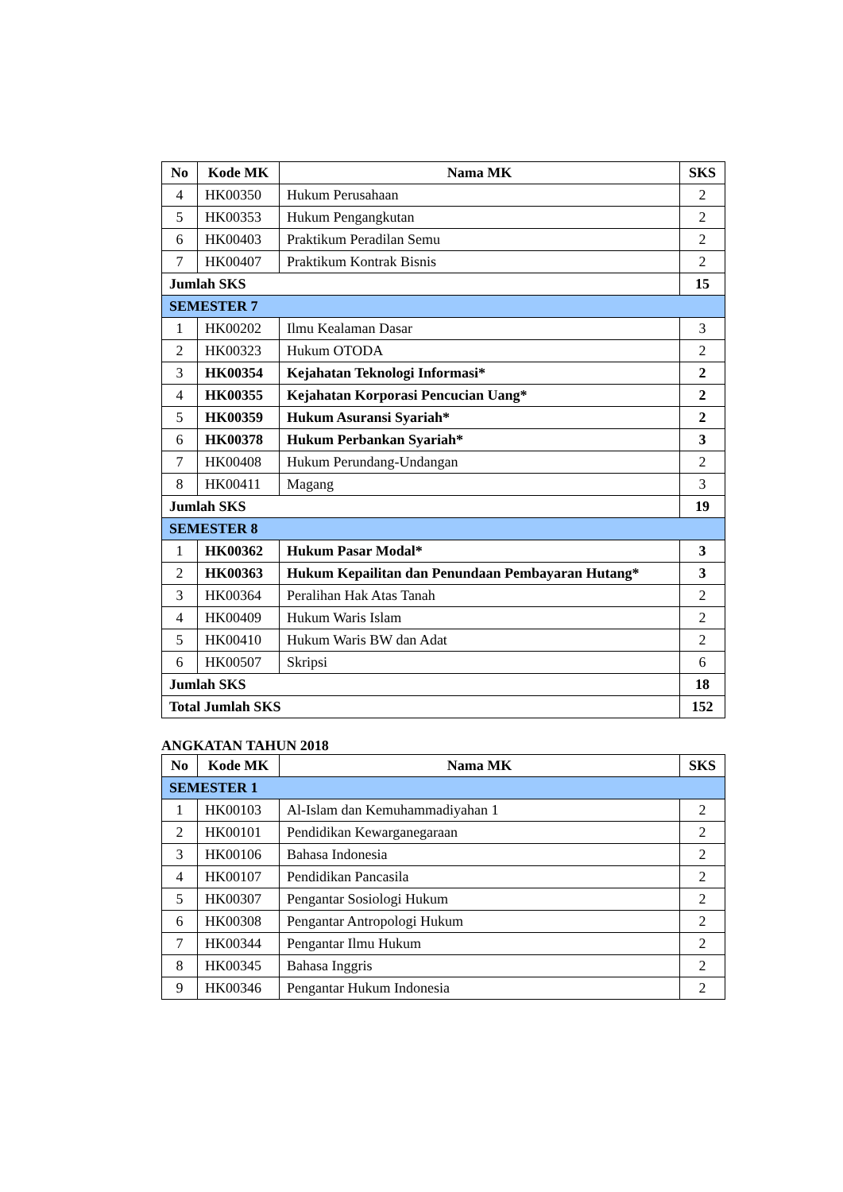| No | Kode MK | Nama MK | SKS |
| --- | --- | --- | --- |
| 4 | HK00350 | Hukum Perusahaan | 2 |
| 5 | HK00353 | Hukum Pengangkutan | 2 |
| 6 | HK00403 | Praktikum Peradilan Semu | 2 |
| 7 | HK00407 | Praktikum Kontrak Bisnis | 2 |
| Jumlah SKS | | | 15 |
| SEMESTER 7 | | | |
| 1 | HK00202 | Ilmu Kealaman Dasar | 3 |
| 2 | HK00323 | Hukum OTODA | 2 |
| 3 | HK00354 | Kejahatan Teknologi Informasi* | 2 |
| 4 | HK00355 | Kejahatan Korporasi Pencucian Uang* | 2 |
| 5 | HK00359 | Hukum Asuransi Syariah* | 2 |
| 6 | HK00378 | Hukum Perbankan Syariah* | 3 |
| 7 | HK00408 | Hukum Perundang-Undangan | 2 |
| 8 | HK00411 | Magang | 3 |
| Jumlah SKS | | | 19 |
| SEMESTER 8 | | | |
| 1 | HK00362 | Hukum Pasar Modal* | 3 |
| 2 | HK00363 | Hukum Kepailitan dan Penundaan Pembayaran Hutang* | 3 |
| 3 | HK00364 | Peralihan Hak Atas Tanah | 2 |
| 4 | HK00409 | Hukum Waris Islam | 2 |
| 5 | HK00410 | Hukum Waris BW dan Adat | 2 |
| 6 | HK00507 | Skripsi | 6 |
| Jumlah SKS | | | 18 |
| Total Jumlah SKS | | | 152 |
ANGKATAN TAHUN 2018
| No | Kode MK | Nama MK | SKS |
| --- | --- | --- | --- |
| SEMESTER 1 | | | |
| 1 | HK00103 | Al-Islam dan Kemuhammadiyahan 1 | 2 |
| 2 | HK00101 | Pendidikan Kewarganegaraan | 2 |
| 3 | HK00106 | Bahasa Indonesia | 2 |
| 4 | HK00107 | Pendidikan Pancasila | 2 |
| 5 | HK00307 | Pengantar Sosiologi Hukum | 2 |
| 6 | HK00308 | Pengantar Antropologi Hukum | 2 |
| 7 | HK00344 | Pengantar Ilmu Hukum | 2 |
| 8 | HK00345 | Bahasa Inggris | 2 |
| 9 | HK00346 | Pengantar Hukum Indonesia | 2 |